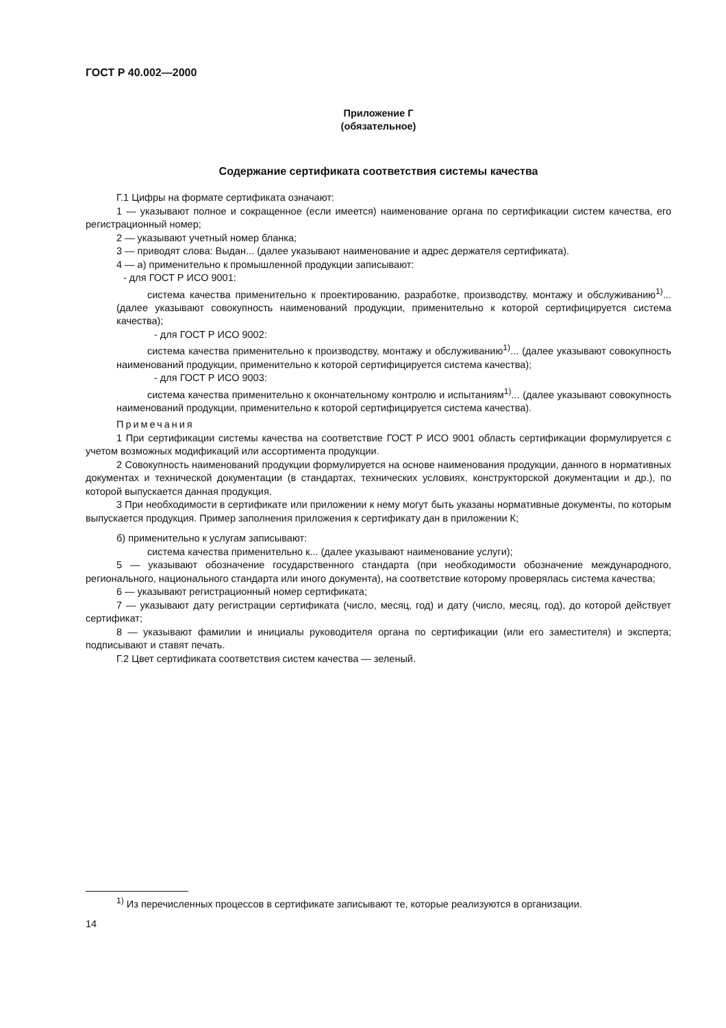ГОСТ Р 40.002—2000
Приложение Г
(обязательное)
Содержание сертификата соответствия системы качества
Г.1 Цифры на формате сертификата означают:
1 — указывают полное и сокращенное (если имеется) наименование органа по сертификации систем качества, его регистрационный номер;
2 — указывают учетный номер бланка;
3 — приводят слова: Выдан... (далее указывают наименование и адрес держателя сертификата).
4 — а) применительно к промышленной продукции записывают:
- для ГОСТ Р ИСО 9001:
система качества применительно к проектированию, разработке, производству, монтажу и обслуживанию<sup>1)</sup>... (далее указывают совокупность наименований продукции, применительно к которой сертифицируется система качества);
- для ГОСТ Р ИСО 9002:
система качества применительно к производству, монтажу и обслуживанию<sup>1)</sup>... (далее указывают совокупность наименований продукции, применительно к которой сертифицируется система качества);
- для ГОСТ Р ИСО 9003:
система качества применительно к окончательному контролю и испытаниям<sup>1)</sup>... (далее указывают совокупность наименований продукции, применительно к которой сертифицируется система качества).
Примечания
1 При сертификации системы качества на соответствие ГОСТ Р ИСО 9001 область сертификации формулируется с учетом возможных модификаций или ассортимента продукции.
2 Совокупность наименований продукции формулируется на основе наименования продукции, данного в нормативных документах и технической документации (в стандартах, технических условиях, конструкторской документации и др.), по которой выпускается данная продукция.
3 При необходимости в сертификате или приложении к нему могут быть указаны нормативные документы, по которым выпускается продукция. Пример заполнения приложения к сертификату дан в приложении К;
б) применительно к услугам записывают:
система качества применительно к... (далее указывают наименование услуги);
5 — указывают обозначение государственного стандарта (при необходимости обозначение международного, регионального, национального стандарта или иного документа), на соответствие которому проверялась система качества;
6 — указывают регистрационный номер сертификата;
7 — указывают дату регистрации сертификата (число, месяц, год) и дату (число, месяц, год), до которой действует сертификат;
8 — указывают фамилии и инициалы руководителя органа по сертификации (или его заместителя) и эксперта; подписывают и ставят печать.
Г.2 Цвет сертификата соответствия систем качества — зеленый.
<sup>1)</sup> Из перечисленных процессов в сертификате записывают те, которые реализуются в организации.
14